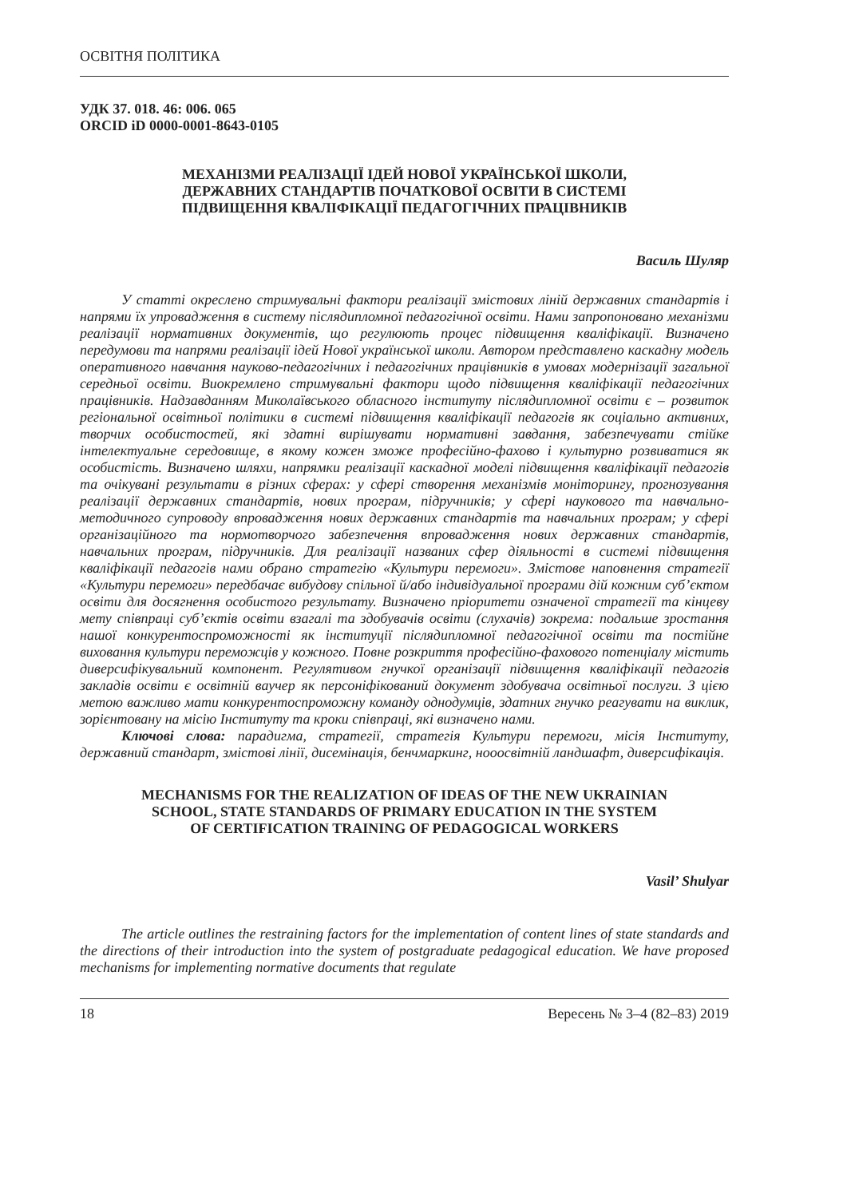ОСВІТНЯ ПОЛІТИКА
УДК 37. 018. 46: 006. 065
ORCID iD 0000-0001-8643-0105
МЕХАНІЗМИ РЕАЛІЗАЦІЇ ІДЕЙ НОВОЇ УКРАЇНСЬКОЇ ШКОЛИ,
ДЕРЖАВНИХ СТАНДАРТІВ ПОЧАТКОВОЇ ОСВІТИ В СИСТЕМІ
ПІДВИЩЕННЯ КВАЛІФІКАЦІЇ ПЕДАГОГІЧНИХ ПРАЦІВНИКІВ
Василь Шуляр
У статті окреслено стримувальні фактори реалізації змістових ліній державних стандартів і напрями їх упровадження в систему післядипломної педагогічної освіти. Нами запропоновано механізми реалізації нормативних документів, що регулюють процес підвищення кваліфікації. Визначено передумови та напрями реалізації ідей Нової української школи. Автором представлено каскадну модель оперативного навчання науково-педагогічних і педагогічних працівників в умовах модернізації загальної середньої освіти. Виокремлено стримувальні фактори щодо підвищення кваліфікації педагогічних працівників. Надзавданням Миколаївського обласного інституту післядипломної освіти є – розвиток регіональної освітньої політики в системі підвищення кваліфікації педагогів як соціально активних, творчих особистостей, які здатні вирішувати нормативні завдання, забезпечувати стійке інтелектуальне середовище, в якому кожен зможе професійно-фахово і культурно розвиватися як особистість. Визначено шляхи, напрямки реалізації каскадної моделі підвищення кваліфікації педагогів та очікувані результати в різних сферах: у сфері створення механізмів моніторингу, прогнозування реалізації державних стандартів, нових програм, підручників; у сфері наукового та навчально-методичного супроводу впровадження нових державних стандартів та навчальних програм; у сфері організаційного та нормотворчого забезпечення впровадження нових державних стандартів, навчальних програм, підручників. Для реалізації названих сфер діяльності в системі підвищення кваліфікації педагогів нами обрано стратегію «Культури перемоги». Змістове наповнення стратегії «Культури перемоги» передбачає вибудову спільної й/або індивідуальної програми дій кожним суб’єктом освіти для досягнення особистого результату. Визначено пріоритети означеної стратегії та кінцеву мету співпраці суб’єктів освіти взагалі та здобувачів освіти (слухачів) зокрема: подальше зростання нашої конкурентоспроможності як інституції післядипломної педагогічної освіти та постійне виховання культури переможців у кожного. Повне розкриття професійно-фахового потенціалу містить диверсифікувальний компонент. Регулятивом гнучкої організації підвищення кваліфікації педагогів закладів освіти є освітній ваучер як персоніфікований документ здобувача освітньої послуги. З цією метою важливо мати конкурентоспроможну команду однодумців, здатних гнучко реагувати на виклик, зорієнтовану на місію Інституту та кроки співпраці, які визначено нами.
Ключові слова: парадигма, стратегії, стратегія Культури перемоги, місія Інституту, державний стандарт, змістові лінії, дисемінація, бенчмаркинг, нооосвітній ландшафт, диверсифікація.
MECHANISMS FOR THE REALIZATION OF IDEAS OF THE NEW UKRAINIAN
SCHOOL, STATE STANDARDS OF PRIMARY EDUCATION IN THE SYSTEM
OF CERTIFICATION TRAINING OF PEDAGOGICAL WORKERS
Vasil’ Shulyar
The article outlines the restraining factors for the implementation of content lines of state standards and the directions of their introduction into the system of postgraduate pedagogical education. We have proposed mechanisms for implementing normative documents that regulate
18 Вересень № 3–4 (82–83) 2019